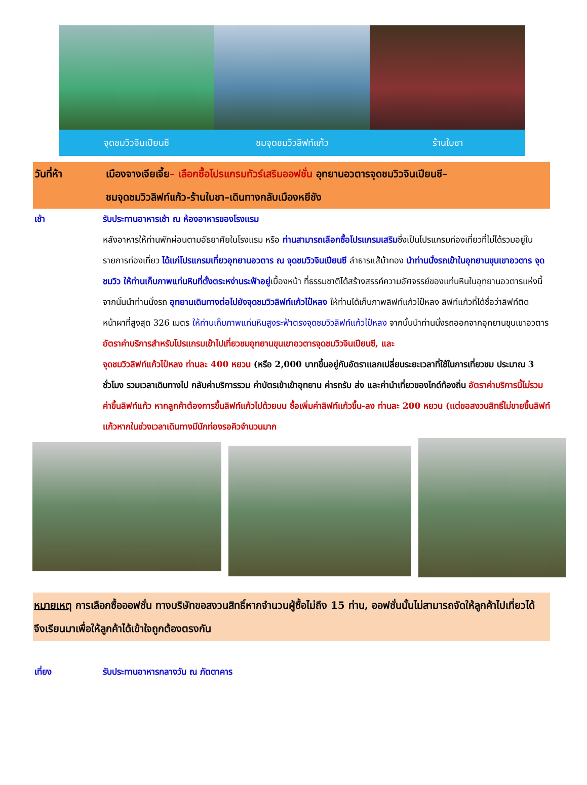จุดชมวิวจินเปียนซี ชมจุดชมวิวลิฟท์แก้ว ร้านใบชา
วันที่ห้า เมืองจางเจียเจี้ย– เลือกซื้อโปรแกรมทัวร์เสริมออฟชั่น อุทยานอวตารจุดชมวิวจินเปียนซี–
ชมจุดชมวิวลิฟท์แก้ว-ร้านใบชา–เดินทางกลับเมืองหยีชัง
เช้า รับประทานอาหารเช้า ณ ห้องอาหารของโรงแรม
หลังอาหารให้ท่านพักผ่อนตามอัธยาศัยในโรงแรม หรือ ท่านสามารถเลือกซื้อโปรแกรมเสริมซึ่งเป็นโปรแกรมท่องเที่ยวที่ไม่ได้รวมอยู่ในรายการท่องเที่ยว ได้แก่โปรแกรมเที่ยวอุทยานอวตาร ณ จุดชมวิวจินเปียนซี ลำธารแส้ม้าทอง นำท่านนั่งรถเข้าในอุทยานขุนเขาอวตาร จุดชมวิว ให้ท่านเก็บภาพแท่นหินที่ตั้งตระหง่านระฟ้าอยู่เบื้องหน้า ที่ธรรมชาติได้สร้างสรรค์ความอัศจรรย์ของแท่นหินในอุทยานอวตารแห่งนี้ จากนั้นนำท่านนั่งรถ อุทยานเดินทางต่อไปยังจุดชมวิวลิฟท์แก้วไป๋หลง ให้ท่านได้เก็บภาพลิฟท์แก้วไป๋หลง ลิฟท์แก้วที่ได้ชื่อว่าลิฟท์ติดหน้าผาที่สูงสุด 326 เมตร ให้ท่านเก็บภาพแท่นหินสูงระฟ้าตรงจุดชมวิวลิฟท์แก้วไป๋หลง จากนั้นนำท่านนั่งรถออกจากอุทยานขุนเขาอวตาร
อัตราค่าบริการสำหรับโปรแกรมเข้าไปเที่ยวชมอุทยานขุนเขาอวตารจุดชมวิวจินเปียนซี, และ
จุดชมวิวลิฟท์แก้วไป๋หลง ท่านละ 400 หยวน (หรือ 2,000 บาทขึ้นอยู่กับอัตราแลกเปลี่ยนระยะเวลาที่ใช้ในการเที่ยวชม ประมาณ 3 ชั่วโมง รวมเวลาเดินทางไป กลับค่าบริการรวม ค่าบัตรเข้าเข้าอุทยาน ค่ารถรับ ส่ง และค่านำเที่ยวของไกด์ท้องถิ่น อัตราค่าบริการนี้ไม่รวมค่าขึ้นลิฟท์แก้ว หากลูกค้าต้องการขึ้นลิฟท์แก้วไปด้วยบน ซื้อเพิ่มค่าลิฟท์แก้วขึ้น-ลง ท่านละ 200 หยวน (แต่ขอสงวนสิทธิ์ไม่ขายขึ้นลิฟท์แก้วหากในช่วงเวลาเดินทางมีนักท่องรอคิวจำนวนมาก
หมายเหตุ การเลือกซื้อออฟชั่น ทางบริษัทขอสงวนสิทธิ์หากจำนวนผู้ซื้อไม่ถึง 15 ท่าน, ออฟชั่นนั้นไม่สามารถจัดให้ลูกค้าไปเที่ยวได้ จึงเรียนมาเพื่อให้ลูกค้าได้เข้าใจถูกต้องตรงกัน
เที่ยง รับประทานอาหารกลางวัน ณ ภัตตาคาร